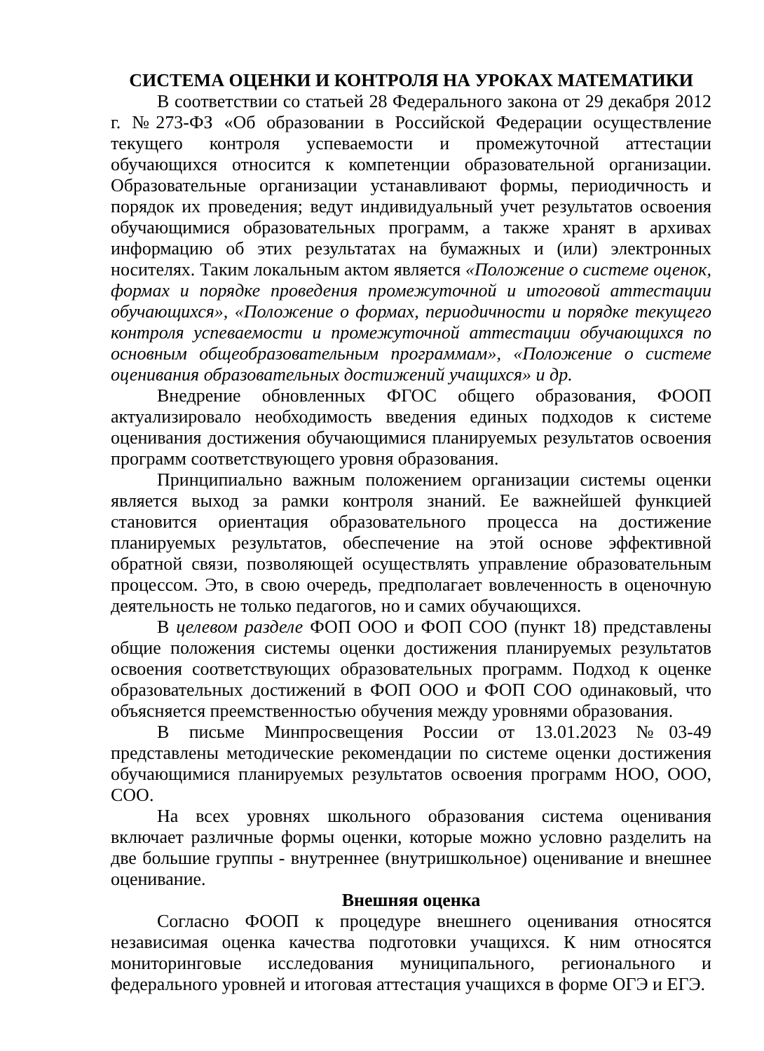СИСТЕМА ОЦЕНКИ И КОНТРОЛЯ НА УРОКАХ МАТЕМАТИКИ
В соответствии со статьей 28 Федерального закона от 29 декабря 2012 г. №273-ФЗ «Об образовании в Российской Федерации осуществление текущего контроля успеваемости и промежуточной аттестации обучающихся относится к компетенции образовательной организации. Образовательные организации устанавливают формы, периодичность и порядок их проведения; ведут индивидуальный учет результатов освоения обучающимися образовательных программ, а также хранят в архивах информацию об этих результатах на бумажных и (или) электронных носителях. Таким локальным актом является «Положение о системе оценок, формах и порядке проведения промежуточной и итоговой аттестации обучающихся», «Положение о формах, периодичности и порядке текущего контроля успеваемости и промежуточной аттестации обучающихся по основным общеобразовательным программам», «Положение о системе оценивания образовательных достижений учащихся» и др.
Внедрение обновленных ФГОС общего образования, ФООП актуализировало необходимость введения единых подходов к системе оценивания достижения обучающимися планируемых результатов освоения программ соответствующего уровня образования.
Принципиально важным положением организации системы оценки является выход за рамки контроля знаний. Ее важнейшей функцией становится ориентация образовательного процесса на достижение планируемых результатов, обеспечение на этой основе эффективной обратной связи, позволяющей осуществлять управление образовательным процессом. Это, в свою очередь, предполагает вовлеченность в оценочную деятельность не только педагогов, но и самих обучающихся.
В целевом разделе ФОП ООО и ФОП СОО (пункт 18) представлены общие положения системы оценки достижения планируемых результатов освоения соответствующих образовательных программ. Подход к оценке образовательных достижений в ФОП ООО и ФОП СОО одинаковый, что объясняется преемственностью обучения между уровнями образования.
В письме Минпросвещения России от 13.01.2023 №03-49 представлены методические рекомендации по системе оценки достижения обучающимися планируемых результатов освоения программ НОО, ООО, СОО.
На всех уровнях школьного образования система оценивания включает различные формы оценки, которые можно условно разделить на две большие группы - внутреннее (внутришкольное) оценивание и внешнее оценивание.
Внешняя оценка
Согласно ФООП к процедуре внешнего оценивания относятся независимая оценка качества подготовки учащихся. К ним относятся мониторинговые исследования муниципального, регионального и федерального уровней и итоговая аттестация учащихся в форме ОГЭ и ЕГЭ.